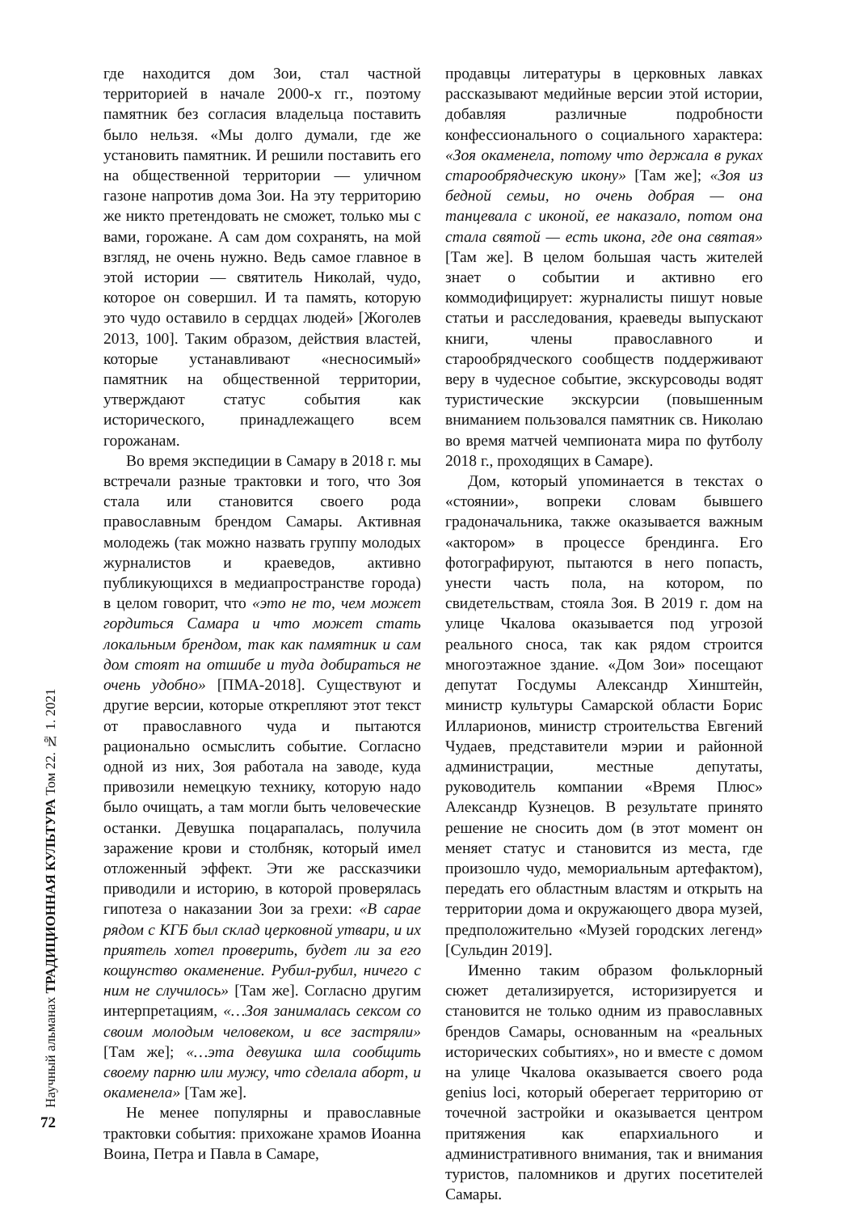Научный альманах ТРАДИЦИОННАЯ КУЛЬТУРА Том 22. № 1. 2021
72
где находится дом Зои, стал частной территорией в начале 2000-х гг., поэтому памятник без согласия владельца поставить было нельзя. «Мы долго думали, где же установить памятник. И решили поставить его на общественной территории — уличном газоне напротив дома Зои. На эту территорию же никто претендовать не сможет, только мы с вами, горожане. А сам дом сохранять, на мой взгляд, не очень нужно. Ведь самое главное в этой истории — святитель Николай, чудо, которое он совершил. И та память, которую это чудо оставило в сердцах людей» [Жоголев 2013, 100]. Таким образом, действия властей, которые устанавливают «несносимый» памятник на общественной территории, утверждают статус события как исторического, принадлежащего всем горожанам.
Во время экспедиции в Самару в 2018 г. мы встречали разные трактовки и того, что Зоя стала или становится своего рода православным брендом Самары. Активная молодежь (так можно назвать группу молодых журналистов и краеведов, активно публикующихся в медиапространстве города) в целом говорит, что «это не то, чем может гордиться Самара и что может стать локальным брендом, так как памятник и сам дом стоят на отшибе и туда добираться не очень удобно» [ПМА-2018]. Существуют и другие версии, которые открепляют этот текст от православного чуда и пытаются рационально осмыслить событие. Согласно одной из них, Зоя работала на заводе, куда привозили немецкую технику, которую надо было очищать, а там могли быть человеческие останки. Девушка поцарапалась, получила заражение крови и столбняк, который имел отложенный эффект. Эти же рассказчики приводили и историю, в которой проверялась гипотеза о наказании Зои за грехи: «В сарае рядом с КГБ был склад церковной утвари, и их приятель хотел проверить, будет ли за его кощунство окаменение. Рубил-рубил, ничего с ним не случилось» [Там же]. Согласно другим интерпретациям, «…Зоя занималась сексом со своим молодым человеком, и все застряли» [Там же]; «…эта девушка шла сообщить своему парню или мужу, что сделала аборт, и окаменела» [Там же].
Не менее популярны и православные трактовки события: прихожане храмов Иоанна Воина, Петра и Павла в Самаре,
продавцы литературы в церковных лавках рассказывают медийные версии этой истории, добавляя различные подробности конфессионального о социального характера: «Зоя окаменела, потому что держала в руках старообрядческую икону» [Там же]; «Зоя из бедной семьи, но очень добрая — она танцевала с иконой, ее наказало, потом она стала святой — есть икона, где она святая» [Там же]. В целом большая часть жителей знает о событии и активно его коммодифицирует: журналисты пишут новые статьи и расследования, краеведы выпускают книги, члены православного и старообрядческого сообществ поддерживают веру в чудесное событие, экскурсоводы водят туристические экскурсии (повышенным вниманием пользовался памятник св. Николаю во время матчей чемпионата мира по футболу 2018 г., проходящих в Самаре).
Дом, который упоминается в текстах о «стоянии», вопреки словам бывшего градоначальника, также оказывается важным «актором» в процессе брендинга. Его фотографируют, пытаются в него попасть, унести часть пола, на котором, по свидетельствам, стояла Зоя. В 2019 г. дом на улице Чкалова оказывается под угрозой реального сноса, так как рядом строится многоэтажное здание. «Дом Зои» посещают депутат Госдумы Александр Хинштейн, министр культуры Самарской области Борис Илларионов, министр строительства Евгений Чудаев, представители мэрии и районной администрации, местные депутаты, руководитель компании «Время Плюс» Александр Кузнецов. В результате принято решение не сносить дом (в этот момент он меняет статус и становится из места, где произошло чудо, мемориальным артефактом), передать его областным властям и открыть на территории дома и окружающего двора музей, предположительно «Музей городских легенд» [Сульдин 2019].
Именно таким образом фольклорный сюжет детализируется, историзируется и становится не только одним из православных брендов Самары, основанным на «реальных исторических событиях», но и вместе с домом на улице Чкалова оказывается своего рода genius loci, который оберегает территорию от точечной застройки и оказывается центром притяжения как епархиального и административного внимания, так и внимания туристов, паломников и других посетителей Самары.